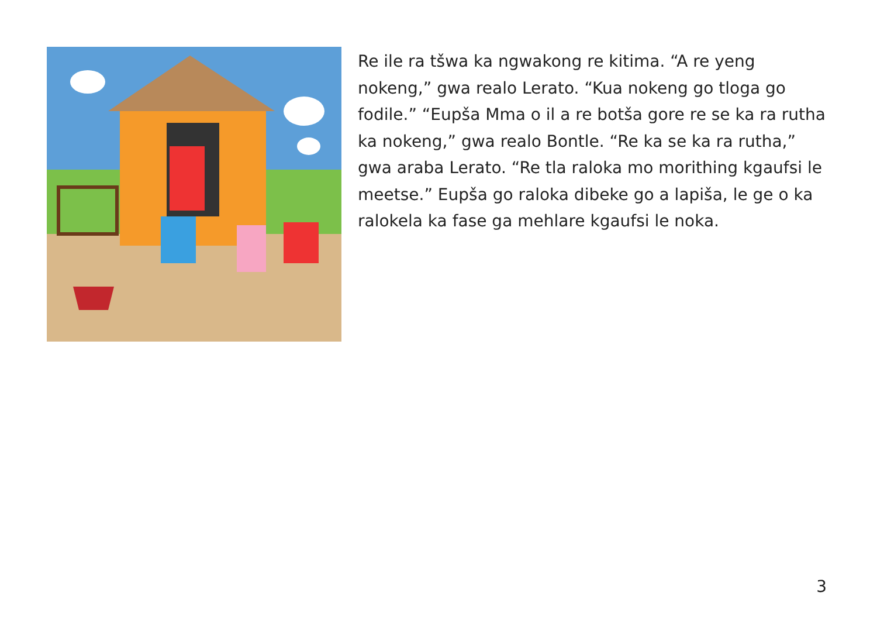Re ile ra tšwa ka ngwakong re kitima. “A re yeng nokeng,” gwa realo Lerato. “Kua nokeng go tloga go fodile.” “Eupša Mma o il a re botša gore re se ka ra rutha ka nokeng,” gwa realo Bontle. “Re ka se ka ra rutha,” gwa araba Lerato. “Re tla raloka mo morithing kgaufsi le meetse.” Eupša go raloka dibeke go a lapiša, le ge o ka ralokela ka fase ga mehlare kgaufsi le noka.
3